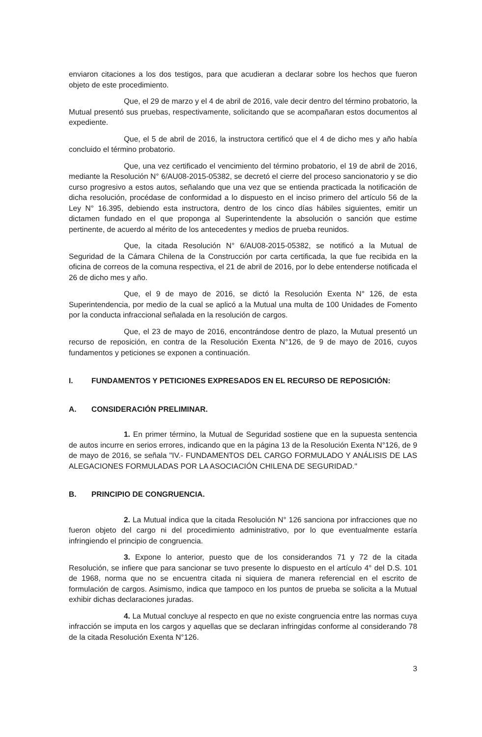enviaron citaciones a los dos testigos, para que acudieran a declarar sobre los hechos que fueron objeto de este procedimiento.
Que, el 29 de marzo y el 4 de abril de 2016, vale decir dentro del término probatorio, la Mutual presentó sus pruebas, respectivamente, solicitando que se acompañaran estos documentos al expediente.
Que, el 5 de abril de 2016, la instructora certificó que el 4 de dicho mes y año había concluido el término probatorio.
Que, una vez certificado el vencimiento del término probatorio, el 19 de abril de 2016, mediante la Resolución N° 6/AU08-2015-05382, se decretó el cierre del proceso sancionatorio y se dio curso progresivo a estos autos, señalando que una vez que se entienda practicada la notificación de dicha resolución, procédase de conformidad a lo dispuesto en el inciso primero del artículo 56 de la Ley N° 16.395, debiendo esta instructora, dentro de los cinco días hábiles siguientes, emitir un dictamen fundado en el que proponga al Superintendente la absolución o sanción que estime pertinente, de acuerdo al mérito de los antecedentes y medios de prueba reunidos.
Que, la citada Resolución N° 6/AU08-2015-05382, se notificó a la Mutual de Seguridad de la Cámara Chilena de la Construcción por carta certificada, la que fue recibida en la oficina de correos de la comuna respectiva, el 21 de abril de 2016, por lo debe entenderse notificada el 26 de dicho mes y año.
Que, el 9 de mayo de 2016, se dictó la Resolución Exenta N° 126, de esta Superintendencia, por medio de la cual se aplicó a la Mutual una multa de 100 Unidades de Fomento por la conducta infraccional señalada en la resolución de cargos.
Que, el 23 de mayo de 2016, encontrándose dentro de plazo, la Mutual presentó un recurso de reposición, en contra de la Resolución Exenta N°126, de 9 de mayo de 2016, cuyos fundamentos y peticiones se exponen a continuación.
I. FUNDAMENTOS Y PETICIONES EXPRESADOS EN EL RECURSO DE REPOSICIÓN:
A. CONSIDERACIÓN PRELIMINAR.
1. En primer término, la Mutual de Seguridad sostiene que en la supuesta sentencia de autos incurre en serios errores, indicando que en la página 13 de la Resolución Exenta N°126, de 9 de mayo de 2016, se señala "IV.- FUNDAMENTOS DEL CARGO FORMULADO Y ANÁLISIS DE LAS ALEGACIONES FORMULADAS POR LA ASOCIACIÓN CHILENA DE SEGURIDAD."
B. PRINCIPIO DE CONGRUENCIA.
2. La Mutual indica que la citada Resolución N° 126 sanciona por infracciones que no fueron objeto del cargo ni del procedimiento administrativo, por lo que eventualmente estaría infringiendo el principio de congruencia.
3. Expone lo anterior, puesto que de los considerandos 71 y 72 de la citada Resolución, se infiere que para sancionar se tuvo presente lo dispuesto en el artículo 4° del D.S. 101 de 1968, norma que no se encuentra citada ni siquiera de manera referencial en el escrito de formulación de cargos. Asimismo, indica que tampoco en los puntos de prueba se solicita a la Mutual exhibir dichas declaraciones juradas.
4. La Mutual concluye al respecto en que no existe congruencia entre las normas cuya infracción se imputa en los cargos y aquellas que se declaran infringidas conforme al considerando 78 de la citada Resolución Exenta N°126.
3